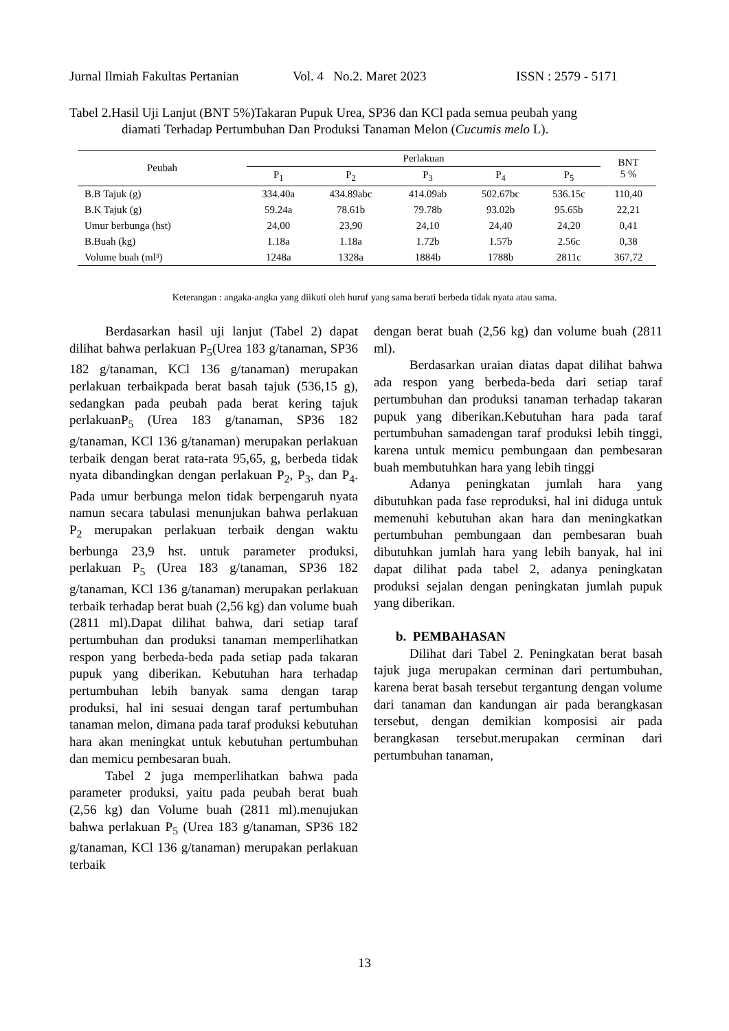Jurnal Ilmiah Fakultas Pertanian Vol. 4 No.2. Maret 2023 ISSN : 2579 - 5171
Tabel 2.Hasil Uji Lanjut (BNT 5%)Takaran Pupuk Urea, SP36 dan KCl pada semua peubah yang
diamati Terhadap Pertumbuhan Dan Produksi Tanaman Melon (Cucumis melo L).
| Peubah | Perlakuan | | | | | BNT 5 % |
| --- | --- | --- | --- | --- | --- | --- |
| | P<sub>1</sub> | P<sub>2</sub> | P<sub>3</sub> | P<sub>4</sub> | P<sub>5</sub> | |
| B.B Tajuk (g) | 334.40a | 434.89abc | 414.09ab | 502.67bc | 536.15c | 110,40 |
| B.K Tajuk (g) | 59.24a | 78.61b | 79.78b | 93.02b | 95.65b | 22,21 |
| Umur berbunga (hst) | 24,00 | 23,90 | 24,10 | 24,40 | 24,20 | 0,41 |
| B.Buah (kg) | 1.18a | 1.18a | 1.72b | 1.57b | 2.56c | 0,38 |
| Volume buah (ml³) | 1248a | 1328a | 1884b | 1788b | 2811c | 367,72 |
Keterangan : angaka-angka yang diikuti oleh huruf yang sama berati berbeda tidak nyata atau sama.
Berdasarkan hasil uji lanjut (Tabel 2) dapat dilihat bahwa perlakuan P<sub>5</sub>(Urea 183 g/tanaman, SP36 182 g/tanaman, KCl 136 g/tanaman) merupakan perlakuan terbaikpada berat basah tajuk (536,15 g), sedangkan pada peubah pada berat kering tajuk perlakuanP<sub>5</sub> (Urea 183 g/tanaman, SP36 182 g/tanaman, KCl 136 g/tanaman) merupakan perlakuan terbaik dengan berat rata-rata 95,65, g, berbeda tidak nyata dibandingkan dengan perlakuan P<sub>2</sub>, P<sub>3</sub>, dan P<sub>4</sub>. Pada umur berbunga melon tidak berpengaruh nyata namun secara tabulasi menunjukan bahwa perlakuan P<sub>2</sub> merupakan perlakuan terbaik dengan waktu berbunga 23,9 hst. untuk parameter produksi, perlakuan P<sub>5</sub> (Urea 183 g/tanaman, SP36 182 g/tanaman, KCl 136 g/tanaman) merupakan perlakuan terbaik terhadap berat buah (2,56 kg) dan volume buah (2811 ml).Dapat dilihat bahwa, dari setiap taraf pertumbuhan dan produksi tanaman memperlihatkan respon yang berbeda-beda pada setiap pada takaran pupuk yang diberikan. Kebutuhan hara terhadap pertumbuhan lebih banyak sama dengan tarap produksi, hal ini sesuai dengan taraf pertumbuhan tanaman melon, dimana pada taraf produksi kebutuhan hara akan meningkat untuk kebutuhan pertumbuhan dan memicu pembesaran buah.
Tabel 2 juga memperlihatkan bahwa pada parameter produksi, yaitu pada peubah berat buah (2,56 kg) dan Volume buah (2811 ml).menujukan bahwa perlakuan P<sub>5</sub> (Urea 183 g/tanaman, SP36 182 g/tanaman, KCl 136 g/tanaman) merupakan perlakuan terbaik
dengan berat buah (2,56 kg) dan volume buah (2811 ml).
Berdasarkan uraian diatas dapat dilihat bahwa ada respon yang berbeda-beda dari setiap taraf pertumbuhan dan produksi tanaman terhadap takaran pupuk yang diberikan.Kebutuhan hara pada taraf pertumbuhan samadengan taraf produksi lebih tinggi, karena untuk memicu pembungaan dan pembesaran buah membutuhkan hara yang lebih tinggi
Adanya peningkatan jumlah hara yang dibutuhkan pada fase reproduksi, hal ini diduga untuk memenuhi kebutuhan akan hara dan meningkatkan pertumbuhan pembungaan dan pembesaran buah dibutuhkan jumlah hara yang lebih banyak, hal ini dapat dilihat pada tabel 2, adanya peningkatan produksi sejalan dengan peningkatan jumlah pupuk yang diberikan.
b. PEMBAHASAN
Dilihat dari Tabel 2. Peningkatan berat basah tajuk juga merupakan cerminan dari pertumbuhan, karena berat basah tersebut tergantung dengan volume dari tanaman dan kandungan air pada berangkasan tersebut, dengan demikian komposisi air pada berangkasan tersebut.merupakan cerminan dari pertumbuhan tanaman,
13